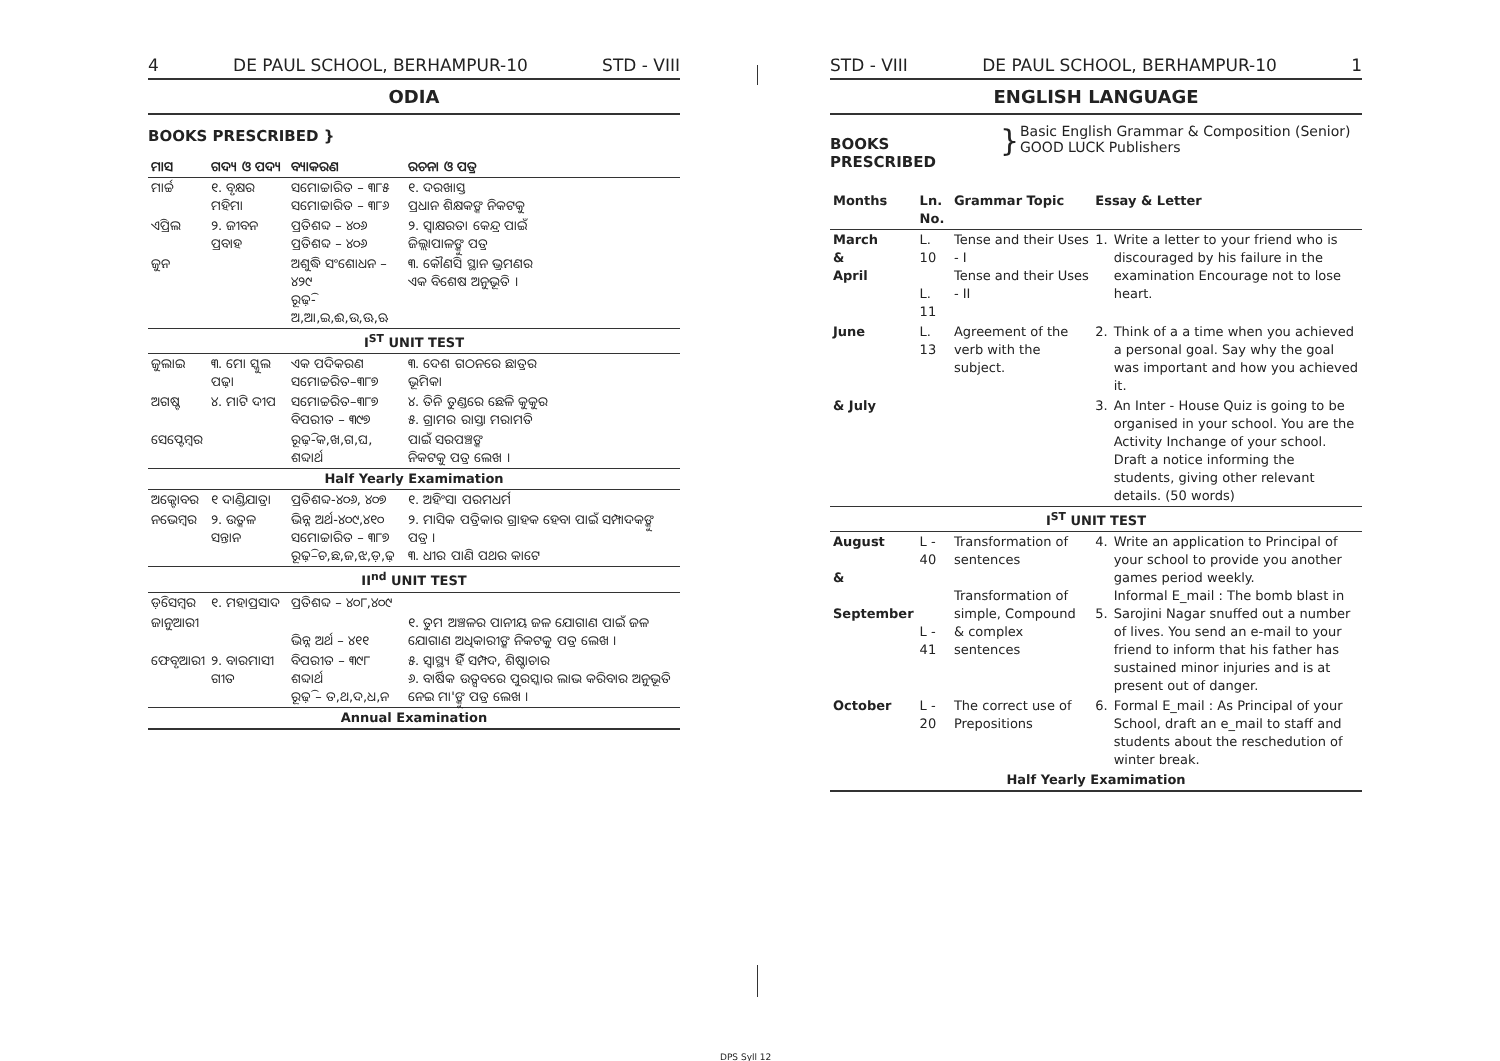4 DE PAUL SCHOOL, BERHAMPUR-10 STD - VIII
ODIA
BOOKS PRESCRIBED }
| ମାସ | ଗଦ୍ୟ ଓ ପଦ୍ୟ | ବ୍ୟାକରଣ | ରଚନା ଓ ପତ୍ର |
| --- | --- | --- | --- |
| ମାର୍ଚ୍ଚ | ୧. ବୃକ୍ଷର ମହିମା | ସମୋଚ୍ଚାରିତ – ୩୮୫ ସମୋଚ୍ଚାରିତ – ୩୮୬ | ୧. ଦରଖାସ୍ତ ପ୍ରଧାନ ଶିକ୍ଷକଙ୍କ ନିକଟକୁ |
| ଏପ୍ରିଲ | ୨. ଜୀବନ ପ୍ରବାହ | ପ୍ରତିଶବ୍ଦ – ୪୦୬ ପ୍ରତିଶବ୍ଦ – ୪୦୬ | ୨. ସ୍ୱାକ୍ଷରତା କେନ୍ଦ୍ର ପାଇଁ ଜିଲ୍ଲାପାଳଙ୍କୁ ପତ୍ର |
| ଜୁନ | | ଅଶୁଦ୍ଧି ସଂଶୋଧନ – ୪୨୯ ରୂଢ଼ି-ଅ,ଆ,ଇ,ଈ,ଉ,ଊ,ଋ | ୩. କୌଣସି ସ୍ଥାନ ଭ୍ରମଣର ଏକ ବିଶେଷ ଅନୁଭୂତି । |
| I<sup>ST</sup> UNIT TEST | | | |
| ଜୁଲାଇ | ୩. ମୋ ସ୍କୁଲ ପଢ଼ା | ଏକ ପଦିକରଣ ସମୋଚ୍ଚରିତ–୩୮୭ | ୩. ଦେଶ ଗଠନରେ ଛାତ୍ରର ଭୂମିକା |
| ଅଗଷ୍ଟ | ୪. ମାଟି ଦୀପ | ସମୋଚ୍ଚରିତ–୩୮୭ ବିପରୀତ – ୩୯୭ | ୪. ତିନି ତୁଣ୍ଡରେ ଛେଳି କୁକୁର ୫. ଗ୍ରାମର ରାସ୍ତା ମରାମତି |
| ସେପ୍ଟେମ୍ବର | | ରୂଢ଼ି-କ,ଖ,ଗ,ଘ, ଶବ୍ଦାର୍ଥ | ପାଇଁ ସରପଞ୍ଚଙ୍କ ନିକଟକୁ ପତ୍ର ଲେଖ । |
| Half Yearly Examimation | | | |
| ଅକ୍ଟୋବର | ୧ ଦାଣ୍ଡିଯାତ୍ରା | ପ୍ରତିଶବ୍ଦ-୪୦୬, ୪୦୭ | ୧. ଅହିଂସା ପରମଧର୍ମ |
| ନଭେମ୍ବର | ୨. ଉତ୍କଳ ସନ୍ତାନ | ଭିନ୍ନ ଅର୍ଥ-୪୦୯,୪୧୦ ସମୋଚ୍ଚାରିତ – ୩୮୭ ରୂଢ଼ି–ଚ,ଛ,ଜ,ଝ,ଡ଼,ଢ଼ | ୨. ମାସିକ ପତ୍ରିକାର ଗ୍ରାହକ ହେବା ପାଇଁ ସମ୍ପାଦକଙ୍କୁ ପତ୍ର । ୩. ଧୀର ପାଣି ପଥର କାଟେ |
| II<sup>nd</sup> UNIT TEST | | | |
| ଡ଼ିସେମ୍ବର | ୧. ମହାପ୍ରସାଦ | ପ୍ରତିଶବ୍ଦ – ୪୦୮,୪୦୯ | |
| ଜାନୁଆରୀ | | ଭିନ୍ନ ଅର୍ଥ – ୪୧୧ | ୧. ତୁମ ଅଞ୍ଚଳର ପାନୀୟ ଜଳ ଯୋଗାଣ ପାଇଁ ଜଳ ଯୋଗାଣ ଅଧିକାରୀଙ୍କ ନିକଟକୁ ପତ୍ର ଲେଖ । |
| ଫେବୃଆରୀ | ୨. ବାରମାସୀ ଗୀତ | ବିପରୀତ – ୩୯୮ ଶବ୍ଦାର୍ଥ ରୂଢ଼ି – ତ,ଥ,ଦ,ଧ,ନ | ୫. ସ୍ୱାସ୍ଥ୍ୟ ହିଁ ସମ୍ପଦ, ଶିଷ୍ଟାଚାର ୬. ବାର୍ଷିକ ଉତ୍ସବରେ ପୁରସ୍କାର ଲାଭ କରିବାର ଅନୁଭୂତି ନେଇ ମା'ଙ୍କୁ ପତ୍ର ଲେଖ । |
| Annual Examination | | | |
STD - VIII DE PAUL SCHOOL, BERHAMPUR-10 1
ENGLISH LANGUAGE
BOOKS PRESCRIBED
}
Basic English Grammar & Composition (Senior)
GOOD LUCK Publishers
| Months | Ln. No. | Grammar Topic | Essay & Letter | |
| --- | --- | --- | --- | --- |
| March & April | L. 10 L. 11 | Tense and their Uses - I Tense and their Uses - II | 1. | Write a letter to your friend who is discouraged by his failure in the examination Encourage not to lose heart. |
| June | L. 13 | Agreement of the verb with the subject. | 2. | Think of a a time when you achieved a personal goal. Say why the goal was important and how you achieved it. |
| & July | | | 3. | An Inter - House Quiz is going to be organised in your school. You are the Activity Inchange of your school. Draft a notice informing the students, giving other relevant details. (50 words) |
| I<sup>ST</sup> UNIT TEST | | | | |
| August & September | L - 40 L - 41 | Transformation of sentences Transformation of simple, Compound & complex sentences | 4. 5. | Write an application to Principal of your school to provide you another games period weekly. Informal E_mail : The bomb blast in Sarojini Nagar snuffed out a number of lives. You send an e-mail to your friend to inform that his father has sustained minor injuries and is at present out of danger. |
| October | L - 20 | The correct use of Prepositions | 6. | Formal E_mail : As Principal of your School, draft an e_mail to staff and students about the reschedution of winter break. |
| Half Yearly Examimation | | | | |
DPS Syll 12